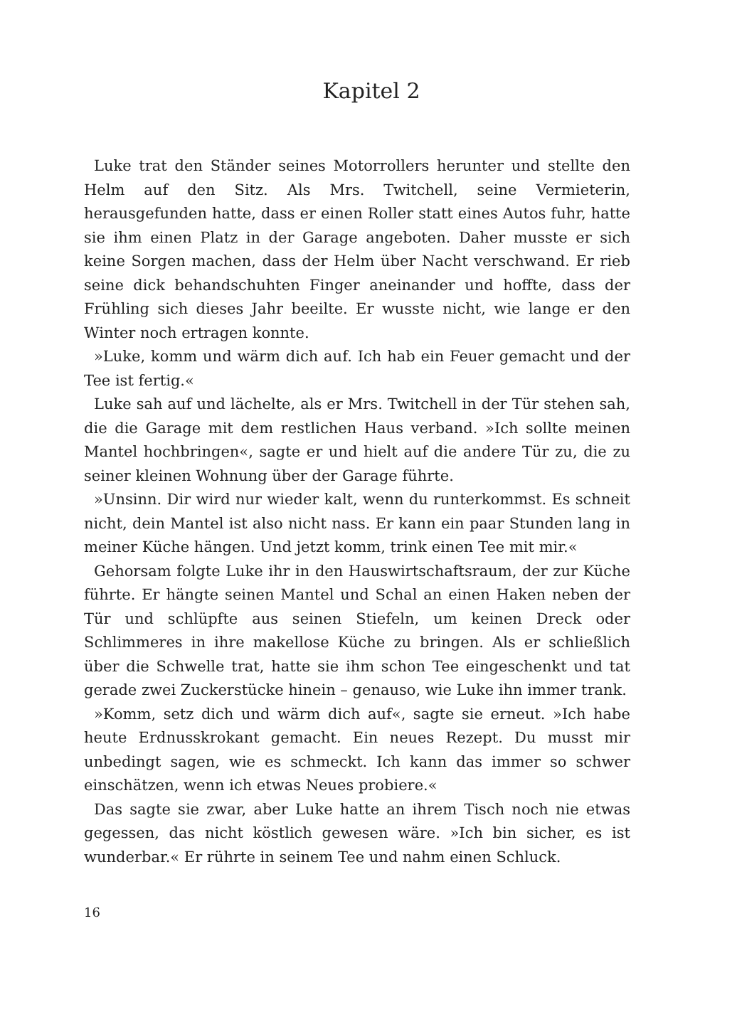Kapitel 2
Luke trat den Ständer seines Motorrollers herunter und stellte den Helm auf den Sitz. Als Mrs. Twitchell, seine Vermieterin, herausgefunden hatte, dass er einen Roller statt eines Autos fuhr, hatte sie ihm einen Platz in der Garage angeboten. Daher musste er sich keine Sorgen machen, dass der Helm über Nacht verschwand. Er rieb seine dick behandschuhten Finger aneinander und hoffte, dass der Frühling sich dieses Jahr beeilte. Er wusste nicht, wie lange er den Winter noch ertragen konnte.
»Luke, komm und wärm dich auf. Ich hab ein Feuer gemacht und der Tee ist fertig.«
Luke sah auf und lächelte, als er Mrs. Twitchell in der Tür stehen sah, die die Garage mit dem restlichen Haus verband. »Ich sollte meinen Mantel hochbringen«, sagte er und hielt auf die andere Tür zu, die zu seiner kleinen Wohnung über der Garage führte.
»Unsinn. Dir wird nur wieder kalt, wenn du runterkommst. Es schneit nicht, dein Mantel ist also nicht nass. Er kann ein paar Stunden lang in meiner Küche hängen. Und jetzt komm, trink einen Tee mit mir.«
Gehorsam folgte Luke ihr in den Hauswirtschaftsraum, der zur Küche führte. Er hängte seinen Mantel und Schal an einen Haken neben der Tür und schlüpfte aus seinen Stiefeln, um keinen Dreck oder Schlimmeres in ihre makellose Küche zu bringen. Als er schließlich über die Schwelle trat, hatte sie ihm schon Tee eingeschenkt und tat gerade zwei Zuckerstücke hinein – genauso, wie Luke ihn immer trank.
»Komm, setz dich und wärm dich auf«, sagte sie erneut. »Ich habe heute Erdnusskrokant gemacht. Ein neues Rezept. Du musst mir unbedingt sagen, wie es schmeckt. Ich kann das immer so schwer einschätzen, wenn ich etwas Neues probiere.«
Das sagte sie zwar, aber Luke hatte an ihrem Tisch noch nie etwas gegessen, das nicht köstlich gewesen wäre. »Ich bin sicher, es ist wunderbar.« Er rührte in seinem Tee und nahm einen Schluck.
16